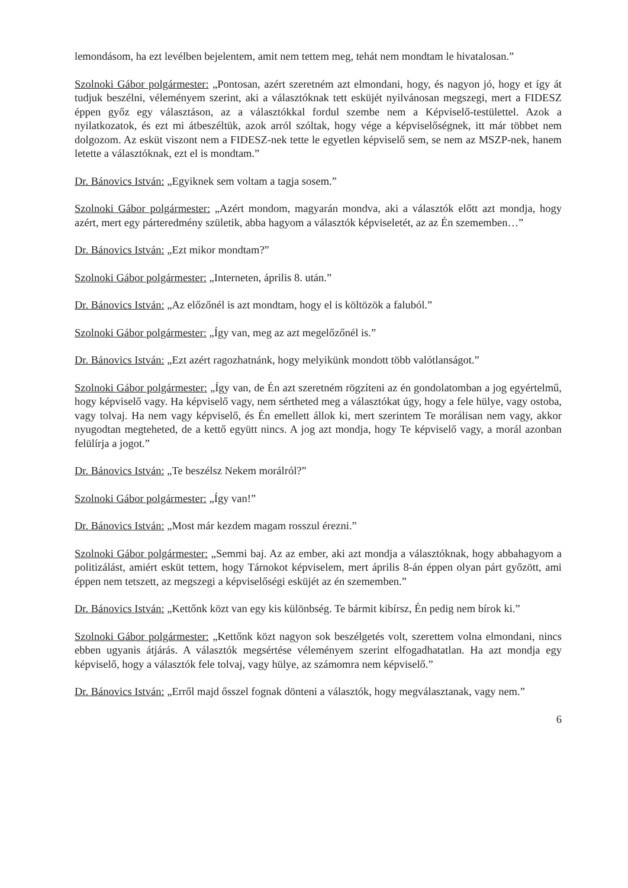lemondásom, ha ezt levélben bejelentem, amit nem tettem meg, tehát nem mondtam le hivatalosan.”
Szolnoki Gábor polgármester: „Pontosan, azért szeretném azt elmondani, hogy, és nagyon jó, hogy et így át tudjuk beszélni, véleményem szerint, aki a választóknak tett esküjét nyilvánosan megszegi, mert a FIDESZ éppen győz egy választáson, az a választókkal fordul szembe nem a Képviselő-testülettel. Azok a nyilatkozatok, és ezt mi átbeszéltük, azok arról szóltak, hogy vége a képviselőségnek, itt már többet nem dolgozom. Az esküt viszont nem a FIDESZ-nek tette le egyetlen képviselő sem, se nem az MSZP-nek, hanem letette a választóknak, ezt el is mondtam.”
Dr. Bánovics István: „Egyiknek sem voltam a tagja sosem.”
Szolnoki Gábor polgármester: „Azért mondom, magyarán mondva, aki a választók előtt azt mondja, hogy azért, mert egy párteredmény születik, abba hagyom a választók képviseletét, az az Én szememben…”
Dr. Bánovics István: „Ezt mikor mondtam?”
Szolnoki Gábor polgármester: „Interneten, április 8. után.”
Dr. Bánovics István: „Az előzőnél is azt mondtam, hogy el is költözök a faluból.”
Szolnoki Gábor polgármester: „Így van, meg az azt megelőzőnél is.”
Dr. Bánovics István: „Ezt azért ragozhatnánk, hogy melyikünk mondott több valótlanságot.”
Szolnoki Gábor polgármester: „Így van, de Én azt szeretném rögzíteni az én gondolatomban a jog egyértelmű, hogy képviselő vagy. Ha képviselő vagy, nem sértheted meg a választókat úgy, hogy a fele hülye, vagy ostoba, vagy tolvaj. Ha nem vagy képviselő, és Én emellett állok ki, mert szerintem Te morálisan nem vagy, akkor nyugodtan megteheted, de a kettő együtt nincs. A jog azt mondja, hogy Te képviselő vagy, a morál azonban felülírja a jogot.”
Dr. Bánovics István: „Te beszélsz Nekem morálról?”
Szolnoki Gábor polgármester: „Így van!”
Dr. Bánovics István: „Most már kezdem magam rosszul érezni.”
Szolnoki Gábor polgármester: „Semmi baj. Az az ember, aki azt mondja a választóknak, hogy abbahagyom a politizálást, amiért esküt tettem, hogy Tárnokot képviselem, mert április 8-án éppen olyan párt győzött, ami éppen nem tetszett, az megszegi a képviselőségi esküjét az én szememben.”
Dr. Bánovics István: „Kettőnk közt van egy kis különbség. Te bármit kibírsz, Én pedig nem bírok ki.”
Szolnoki Gábor polgármester: „Kettőnk közt nagyon sok beszélgetés volt, szerettem volna elmondani, nincs ebben ugyanis átjárás. A választók megsértése véleményem szerint elfogadhatatlan. Ha azt mondja egy képviselő, hogy a választók fele tolvaj, vagy hülye, az számomra nem képviselő.”
Dr. Bánovics István: „Erről majd ősszel fognak dönteni a választók, hogy megválasztanak, vagy nem.”
6